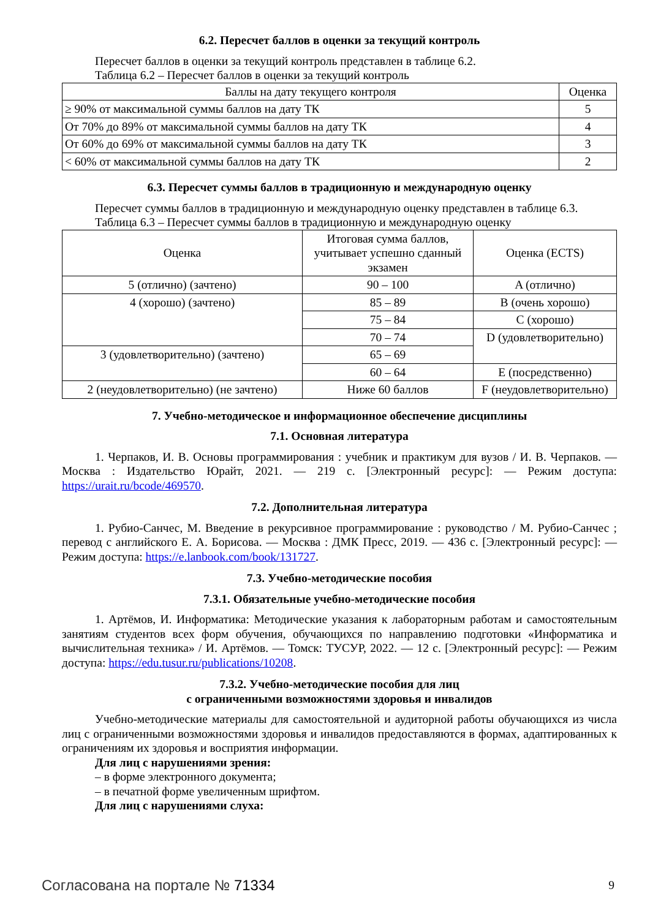6.2. Пересчет баллов в оценки за текущий контроль
Пересчет баллов в оценки за текущий контроль представлен в таблице 6.2.
Таблица 6.2 – Пересчет баллов в оценки за текущий контроль
| Баллы на дату текущего контроля | Оценка |
| --- | --- |
| ≥ 90% от максимальной суммы баллов на дату ТК | 5 |
| От 70% до 89% от максимальной суммы баллов на дату ТК | 4 |
| От 60% до 69% от максимальной суммы баллов на дату ТК | 3 |
| < 60% от максимальной суммы баллов на дату ТК | 2 |
6.3. Пересчет суммы баллов в традиционную и международную оценку
Пересчет суммы баллов в традиционную и международную оценку представлен в таблице 6.3.
Таблица 6.3 – Пересчет суммы баллов в традиционную и международную оценку
| Оценка | Итоговая сумма баллов, учитывает успешно сданный экзамен | Оценка (ECTS) |
| --- | --- | --- |
| 5 (отлично) (зачтено) | 90 – 100 | A (отлично) |
| 4 (хорошо) (зачтено) | 85 – 89 | B (очень хорошо) |
| | 75 – 84 | C (хорошо) |
| | 70 – 74 | D (удовлетворительно) |
| 3 (удовлетворительно) (зачтено) | 65 – 69 | |
| | 60 – 64 | E (посредственно) |
| 2 (неудовлетворительно) (не зачтено) | Ниже 60 баллов | F (неудовлетворительно) |
7. Учебно-методическое и информационное обеспечение дисциплины
7.1. Основная литература
1. Черпаков, И. В. Основы программирования : учебник и практикум для вузов / И. В. Черпаков. — Москва : Издательство Юрайт, 2021. — 219 с. [Электронный ресурс]: — Режим доступа: https://urait.ru/bcode/469570.
7.2. Дополнительная литература
1. Рубио-Санчес, М. Введение в рекурсивное программирование : руководство / М. Рубио-Санчес ; перевод с английского Е. А. Борисова. — Москва : ДМК Пресс, 2019. — 436 с. [Электронный ресурс]: — Режим доступа: https://e.lanbook.com/book/131727.
7.3. Учебно-методические пособия
7.3.1. Обязательные учебно-методические пособия
1. Артёмов, И. Информатика: Методические указания к лабораторным работам и самостоятельным занятиям студентов всех форм обучения, обучающихся по направлению подготовки «Информатика и вычислительная техника» / И. Артёмов. — Томск: ТУСУР, 2022. — 12 с. [Электронный ресурс]: — Режим доступа: https://edu.tusur.ru/publications/10208.
7.3.2. Учебно-методические пособия для лиц
с ограниченными возможностями здоровья и инвалидов
Учебно-методические материалы для самостоятельной и аудиторной работы обучающихся из числа лиц с ограниченными возможностями здоровья и инвалидов предоставляются в формах, адаптированных к ограничениям их здоровья и восприятия информации.
Для лиц с нарушениями зрения:
– в форме электронного документа;
– в печатной форме увеличенным шрифтом.
Для лиц с нарушениями слуха:
Согласована на портале № 71334 9